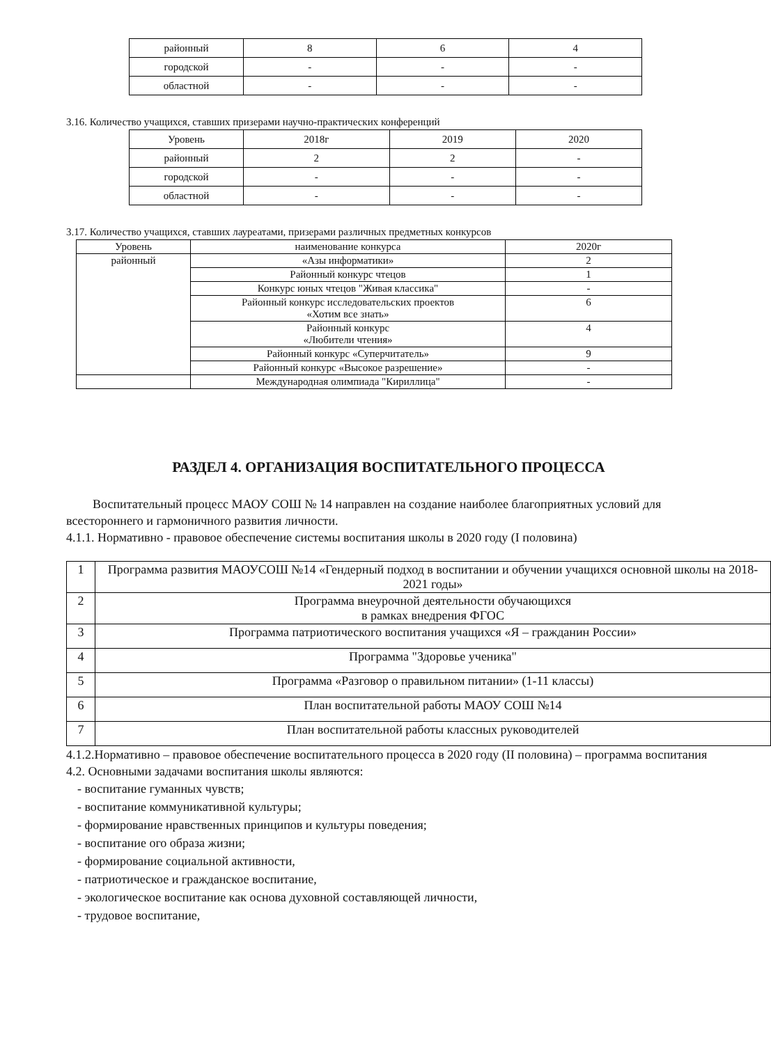| районный | 8 | 6 | 4 |
| городской | - | - | - |
| областной | - | - | - |
3.16. Количество учащихся, ставших призерами научно-практических конференций
| Уровень | 2018г | 2019 | 2020 |
| --- | --- | --- | --- |
| районный | 2 | 2 | - |
| городской | - | - | - |
| областной | - | - | - |
3.17. Количество учащихся, ставших лауреатами, призерами различных предметных конкурсов
| Уровень | наименование конкурса | 2020г |
| районный | «Азы информатики» | 2 |
| | Районный конкурс чтецов | 1 |
| | Конкурс юных чтецов "Живая классика" | - |
| | Районный конкурс исследовательских проектов «Хотим все знать» | 6 |
| | Районный конкурс «Любители чтения» | 4 |
| | Районный конкурс «Суперчитатель» | 9 |
| | Районный конкурс «Высокое разрешение» | - |
| | Международная олимпиада "Кириллица" | - |
РАЗДЕЛ 4. ОРГАНИЗАЦИЯ ВОСПИТАТЕЛЬНОГО ПРОЦЕССА
Воспитательный процесс МАОУ СОШ № 14 направлен на создание наиболее благоприятных условий для всестороннего и гармоничного развития личности.
4.1.1. Нормативно - правовое обеспечение системы воспитания школы в 2020 году (I половина)
| 1 | Программа развития МАОУСОШ №14 «Гендерный подход в воспитании и обучении учащихся основной школы на 2018-2021 годы» |
| 2 | Программа внеурочной деятельности обучающихся в рамках внедрения ФГОС |
| 3 | Программа патриотического воспитания учащихся «Я – гражданин России» |
| 4 | Программа "Здоровье ученика" |
| 5 | Программа «Разговор о правильном питании» (1-11 классы) |
| 6 | План воспитательной работы МАОУ СОШ №14 |
| 7 | План воспитательной работы классных руководителей |
4.1.2.Нормативно – правовое обеспечение воспитательного процесса в 2020 году (II половина) – программа воспитания
4.2. Основными задачами воспитания школы являются:
- воспитание гуманных чувств;
- воспитание коммуникативной культуры;
- формирование нравственных принципов и культуры поведения;
- воспитание ого образа жизни;
- формирование социальной активности,
- патриотическое и гражданское воспитание,
- экологическое воспитание как основа духовной составляющей личности,
- трудовое воспитание,